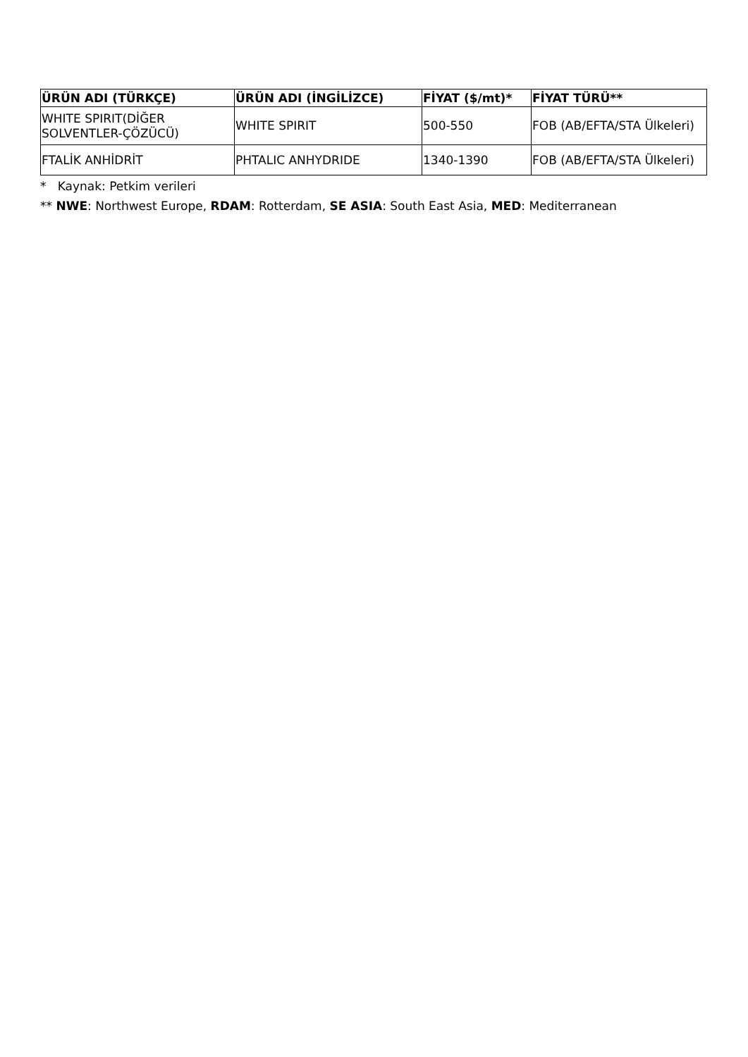| ÜRÜN ADI (TÜRKÇE) | ÜRÜN ADI (İNGİLİZCE) | FİYAT ($/mt)* | FİYAT TÜRÜ** |
| --- | --- | --- | --- |
| WHITE SPIRIT(DİĞER SOLVENTLER-ÇÖZÜCÜ) | WHITE SPIRIT | 500-550 | FOB (AB/EFTA/STA Ülkeleri) |
| FTALİK ANHİDRİT | PHTALIC ANHYDRIDE | 1340-1390 | FOB (AB/EFTA/STA Ülkeleri) |
* Kaynak: Petkim verileri
** NWE: Northwest Europe, RDAM: Rotterdam, SE ASIA: South East Asia, MED: Mediterranean